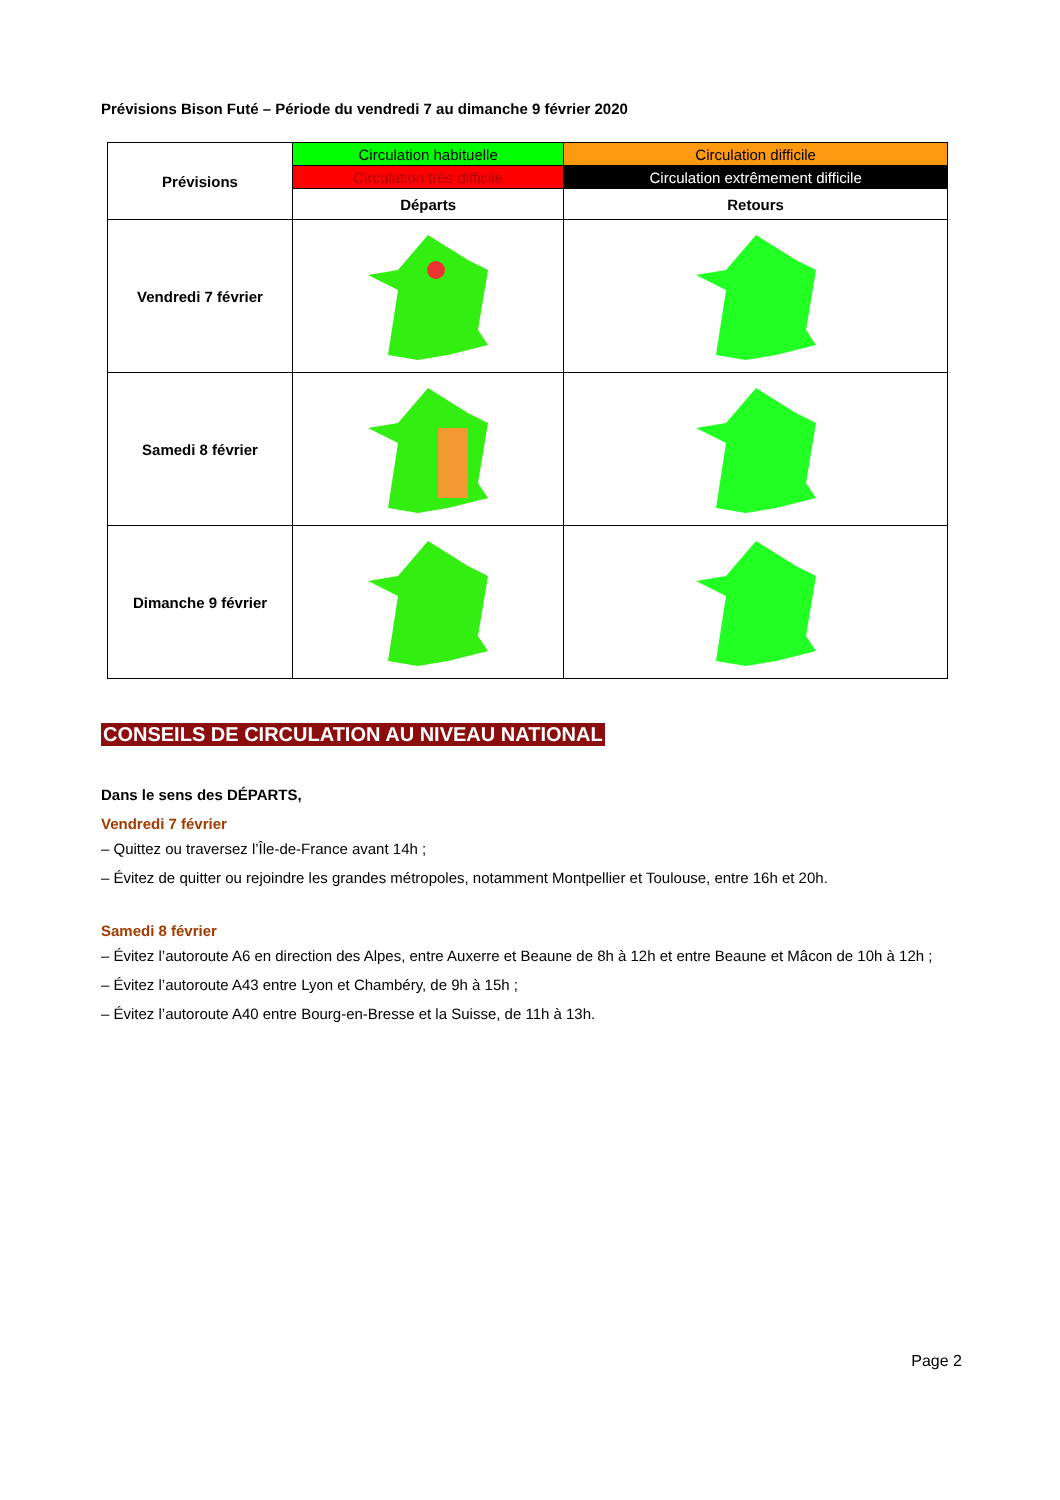Prévisions Bison Futé – Période du vendredi 7 au dimanche 9 février 2020
| Prévisions | Circulation habituelle | Circulation difficile |
| | Circulation très difficile | Circulation extrêmement difficile |
| | Départs | Retours |
| Vendredi 7 février | | |
| Samedi 8 février | | |
| Dimanche 9 février | | |
CONSEILS DE CIRCULATION AU NIVEAU NATIONAL
Dans le sens des DÉPARTS,
Vendredi 7 février
– Quittez ou traversez l’Île-de-France avant 14h ;
– Évitez de quitter ou rejoindre les grandes métropoles, notamment Montpellier et Toulouse, entre 16h et 20h.
Samedi 8 février
– Évitez l’autoroute A6 en direction des Alpes, entre Auxerre et Beaune de 8h à 12h et entre Beaune et Mâcon de 10h à 12h ;
– Évitez l’autoroute A43 entre Lyon et Chambéry, de 9h à 15h ;
– Évitez l’autoroute A40 entre Bourg-en-Bresse et la Suisse, de 11h à 13h.
Page 2